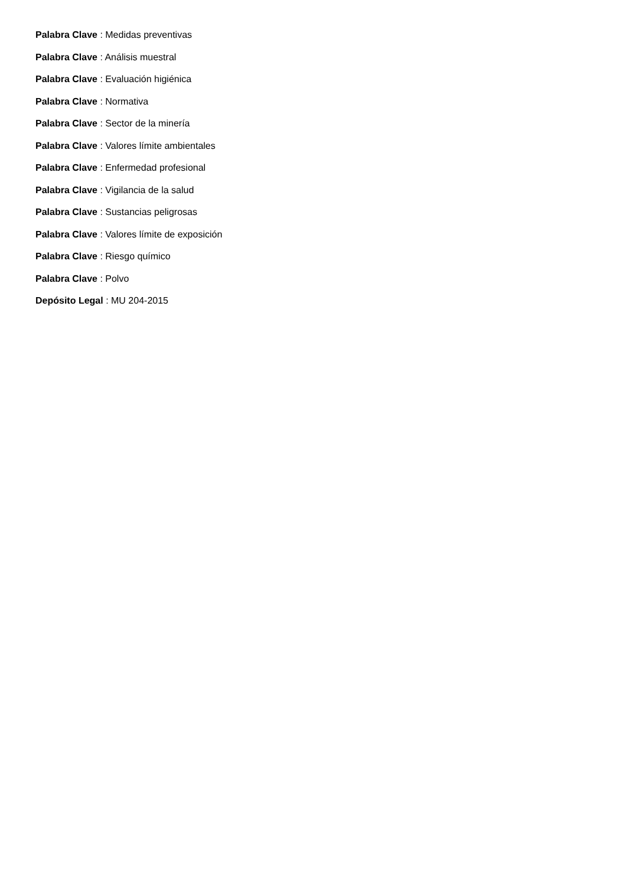Palabra Clave : Medidas preventivas
Palabra Clave : Análisis muestral
Palabra Clave : Evaluación higiénica
Palabra Clave : Normativa
Palabra Clave : Sector de la minería
Palabra Clave : Valores límite ambientales
Palabra Clave : Enfermedad profesional
Palabra Clave : Vigilancia de la salud
Palabra Clave : Sustancias peligrosas
Palabra Clave : Valores límite de exposición
Palabra Clave : Riesgo químico
Palabra Clave : Polvo
Depósito Legal : MU 204-2015